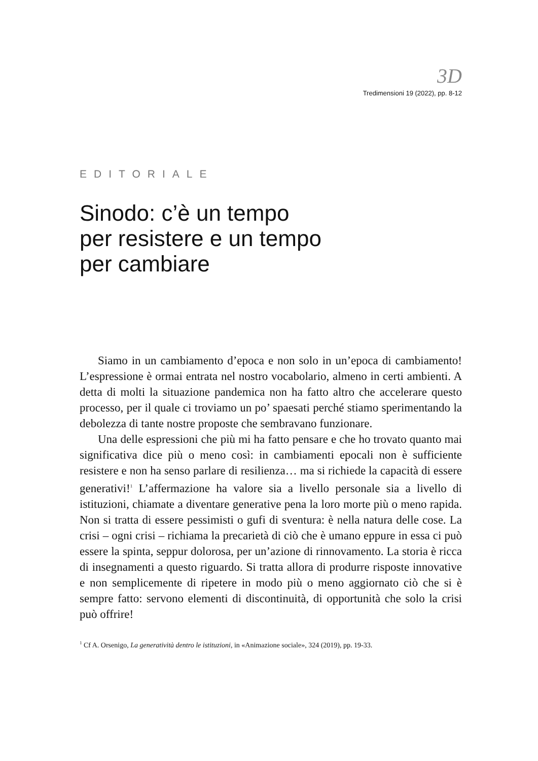3D
Tredimensioni 19 (2022), pp. 8-12
EDITORIALE
Sinodo: c’è un tempo
per resistere e un tempo
per cambiare
Siamo in un cambiamento d’epoca e non solo in un’epoca di cambiamento! L’espressione è ormai entrata nel nostro vocabolario, almeno in certi ambienti. A detta di molti la situazione pandemica non ha fatto altro che accelerare questo processo, per il quale ci troviamo un po’ spaesati perché stiamo sperimentando la debolezza di tante nostre proposte che sembravano funzionare.
Una delle espressioni che più mi ha fatto pensare e che ho trovato quanto mai significativa dice più o meno così: in cambiamenti epocali non è sufficiente resistere e non ha senso parlare di resilienza… ma si richiede la capacità di essere generativi!<sup>1</sup> L’affermazione ha valore sia a livello personale sia a livello di istituzioni, chiamate a diventare generative pena la loro morte più o meno rapida. Non si tratta di essere pessimisti o gufi di sventura: è nella natura delle cose. La crisi – ogni crisi – richiama la precarietà di ciò che è umano eppure in essa ci può essere la spinta, seppur dolorosa, per un’azione di rinnovamento. La storia è ricca di insegnamenti a questo riguardo. Si tratta allora di produrre risposte innovative e non semplicemente di ripetere in modo più o meno aggiornato ciò che si è sempre fatto: servono elementi di discontinuità, di opportunità che solo la crisi può offrire!
<sup>1</sup> Cf A. Orsenigo, La generatività dentro le istituzioni, in «Animazione sociale», 324 (2019), pp. 19-33.